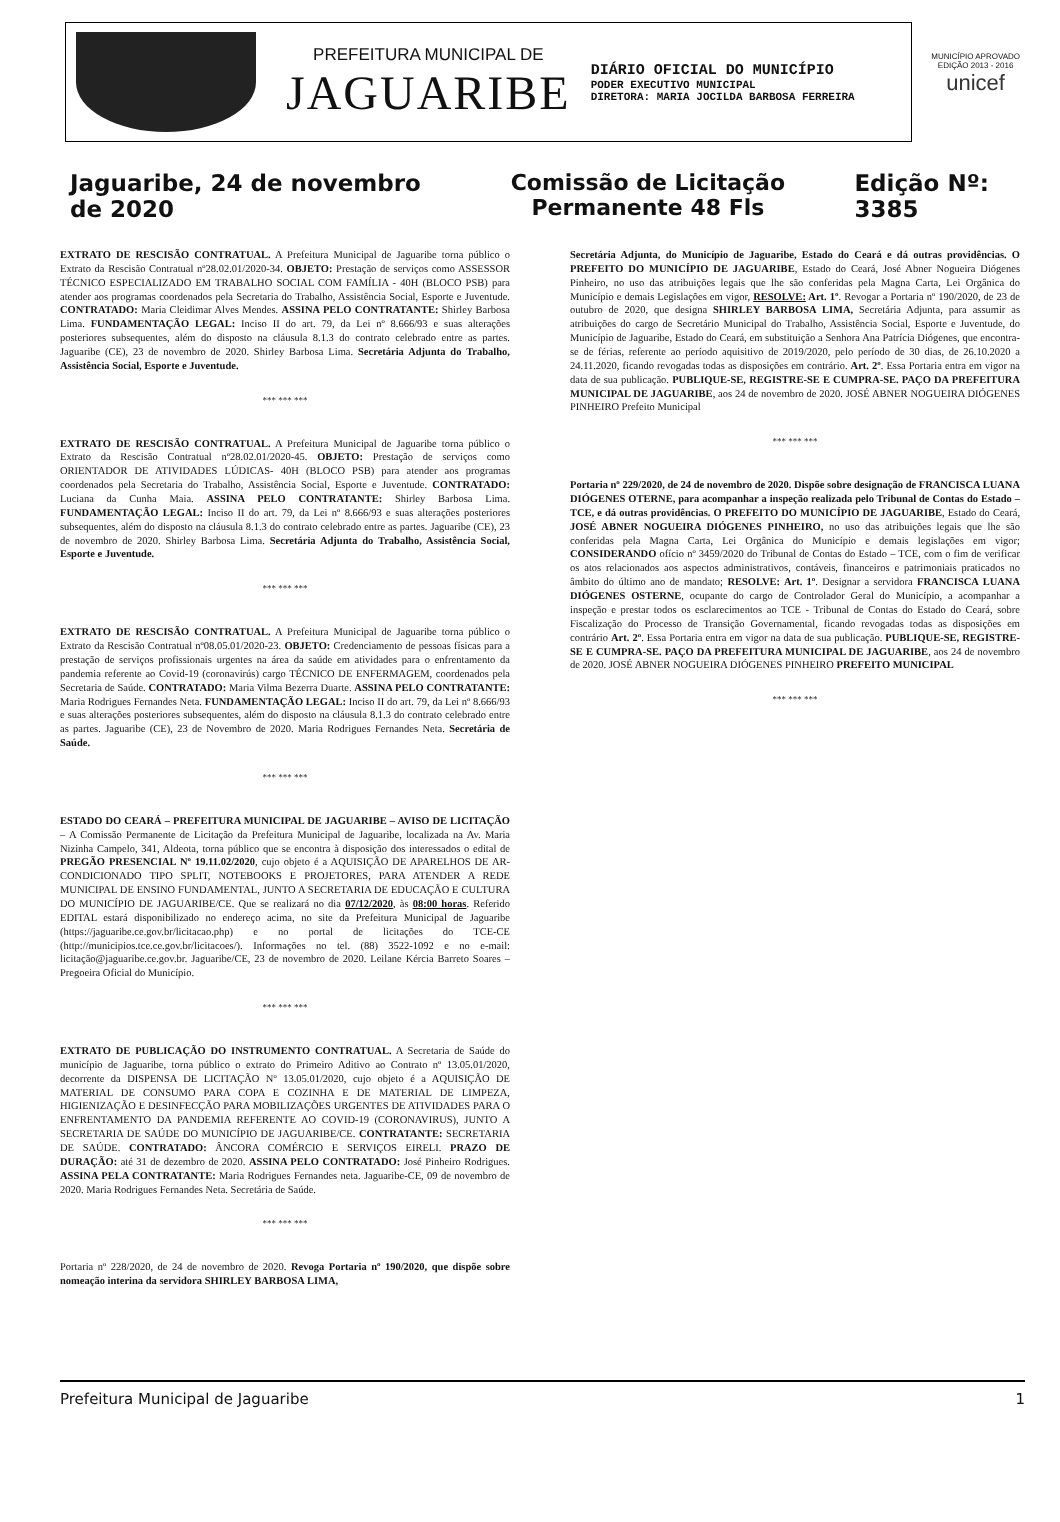PREFEITURA MUNICIPAL DE
JAGUARIBE
DIÁRIO OFICIAL DO MUNICÍPIO
PODER EXECUTIVO MUNICIPAL
DIRETORA: MARIA JOCILDA BARBOSA FERREIRA
MUNICÍPIO APROVADO
EDIÇÃO 2013 - 2016
unicef
Jaguaribe, 24 de novembro de 2020 Comissão de Licitação Permanente 48 Fls Edição Nº: 3385
EXTRATO DE RESCISÃO CONTRATUAL. A Prefeitura Municipal de Jaguaribe torna público o Extrato da Rescisão Contratual nº28.02.01/2020-34. OBJETO: Prestação de serviços como ASSESSOR TÉCNICO ESPECIALIZADO EM TRABALHO SOCIAL COM FAMÍLIA - 40H (BLOCO PSB) para atender aos programas coordenados pela Secretaria do Trabalho, Assistência Social, Esporte e Juventude. CONTRATADO: Maria Cleidimar Alves Mendes. ASSINA PELO CONTRATANTE: Shirley Barbosa Lima. FUNDAMENTAÇÃO LEGAL: Inciso II do art. 79, da Lei nº 8.666/93 e suas alterações posteriores subsequentes, além do disposto na cláusula 8.1.3 do contrato celebrado entre as partes. Jaguaribe (CE), 23 de novembro de 2020. Shirley Barbosa Lima. Secretária Adjunta do Trabalho, Assistência Social, Esporte e Juventude.
*** *** ***
EXTRATO DE RESCISÃO CONTRATUAL. A Prefeitura Municipal de Jaguaribe torna público o Extrato da Rescisão Contratual nº28.02.01/2020-45. OBJETO: Prestação de serviços como ORIENTADOR DE ATIVIDADES LÚDICAS- 40H (BLOCO PSB) para atender aos programas coordenados pela Secretaria do Trabalho, Assistência Social, Esporte e Juventude. CONTRATADO: Luciana da Cunha Maia. ASSINA PELO CONTRATANTE: Shirley Barbosa Lima. FUNDAMENTAÇÃO LEGAL: Inciso II do art. 79, da Lei nº 8.666/93 e suas alterações posteriores subsequentes, além do disposto na cláusula 8.1.3 do contrato celebrado entre as partes. Jaguaribe (CE), 23 de novembro de 2020. Shirley Barbosa Lima. Secretária Adjunta do Trabalho, Assistência Social, Esporte e Juventude.
*** *** ***
EXTRATO DE RESCISÃO CONTRATUAL. A Prefeitura Municipal de Jaguaribe torna público o Extrato da Rescisão Contratual nº08.05.01/2020-23. OBJETO: Credenciamento de pessoas físicas para a prestação de serviços profissionais urgentes na área da saúde em atividades para o enfrentamento da pandemia referente ao Covid-19 (coronavirús) cargo TÉCNICO DE ENFERMAGEM, coordenados pela Secretaria de Saúde. CONTRATADO: Maria Vilma Bezerra Duarte. ASSINA PELO CONTRATANTE: Maria Rodrigues Fernandes Neta. FUNDAMENTAÇÃO LEGAL: Inciso II do art. 79, da Lei nº 8.666/93 e suas alterações posteriores subsequentes, além do disposto na cláusula 8.1.3 do contrato celebrado entre as partes. Jaguaribe (CE), 23 de Novembro de 2020. Maria Rodrigues Fernandes Neta. Secretária de Saúde.
*** *** ***
ESTADO DO CEARÁ – PREFEITURA MUNICIPAL DE JAGUARIBE – AVISO DE LICITAÇÃO – A Comissão Permanente de Licitação da Prefeitura Municipal de Jaguaribe, localizada na Av. Maria Nizinha Campelo, 341, Aldeota, torna público que se encontra à disposição dos interessados o edital de PREGÃO PRESENCIAL Nº 19.11.02/2020, cujo objeto é a AQUISIÇÃO DE APARELHOS DE AR-CONDICIONADO TIPO SPLIT, NOTEBOOKS E PROJETORES, PARA ATENDER A REDE MUNICIPAL DE ENSINO FUNDAMENTAL, JUNTO A SECRETARIA DE EDUCAÇÃO E CULTURA DO MUNICÍPIO DE JAGUARIBE/CE. Que se realizará no dia 07/12/2020, às 08:00 horas. Referido EDITAL estará disponibilizado no endereço acima, no site da Prefeitura Municipal de Jaguaribe (https://jaguaribe.ce.gov.br/licitacao.php) e no portal de licitações do TCE-CE (http://municipios.tce.ce.gov.br/licitacoes/). Informações no tel. (88) 3522-1092 e no e-mail: licitação@jaguaribe.ce.gov.br. Jaguaribe/CE, 23 de novembro de 2020. Leilane Kércia Barreto Soares – Pregoeira Oficial do Município.
*** *** ***
EXTRATO DE PUBLICAÇÃO DO INSTRUMENTO CONTRATUAL. A Secretaria de Saúde do município de Jaguaribe, torna público o extrato do Primeiro Aditivo ao Contrato nº 13.05.01/2020, decorrente da DISPENSA DE LICITAÇÃO Nº 13.05.01/2020, cujo objeto é a AQUISIÇÃO DE MATERIAL DE CONSUMO PARA COPA E COZINHA E DE MATERIAL DE LIMPEZA, HIGIENIZAÇÃO E DESINFECÇÃO PARA MOBILIZAÇÕES URGENTES DE ATIVIDADES PARA O ENFRENTAMENTO DA PANDEMIA REFERENTE AO COVID-19 (CORONAVIRUS), JUNTO A SECRETARIA DE SAÚDE DO MUNICÍPIO DE JAGUARIBE/CE. CONTRATANTE: SECRETARIA DE SAÚDE. CONTRATADO: ÂNCORA COMÉRCIO E SERVIÇOS EIRELI. PRAZO DE DURAÇÃO: até 31 de dezembro de 2020. ASSINA PELO CONTRATADO: José Pinheiro Rodrigues. ASSINA PELA CONTRATANTE: Maria Rodrigues Fernandes neta. Jaguaribe-CE, 09 de novembro de 2020. Maria Rodrigues Fernandes Neta. Secretária de Saúde.
*** *** ***
Portaria nº 228/2020, de 24 de novembro de 2020. Revoga Portaria nº 190/2020, que dispõe sobre nomeação interina da servidora SHIRLEY BARBOSA LIMA,
Secretária Adjunta, do Município de Jaguaribe, Estado do Ceará e dá outras providências. O PREFEITO DO MUNICÍPIO DE JAGUARIBE, Estado do Ceará, José Abner Nogueira Diógenes Pinheiro, no uso das atribuições legais que lhe são conferidas pela Magna Carta, Lei Orgânica do Município e demais Legislações em vigor, RESOLVE: Art. 1º. Revogar a Portaria nº 190/2020, de 23 de outubro de 2020, que designa SHIRLEY BARBOSA LIMA, Secretária Adjunta, para assumir as atribuições do cargo de Secretário Municipal do Trabalho, Assistência Social, Esporte e Juventude, do Município de Jaguaribe, Estado do Ceará, em substituição a Senhora Ana Patrícia Diógenes, que encontra-se de férias, referente ao período aquisitivo de 2019/2020, pelo período de 30 dias, de 26.10.2020 a 24.11.2020, ficando revogadas todas as disposições em contrário. Art. 2º. Essa Portaria entra em vigor na data de sua publicação. PUBLIQUE-SE, REGISTRE-SE E CUMPRA-SE. PAÇO DA PREFEITURA MUNICIPAL DE JAGUARIBE, aos 24 de novembro de 2020. JOSÉ ABNER NOGUEIRA DIÓGENES PINHEIRO Prefeito Municipal
*** *** ***
Portaria nº 229/2020, de 24 de novembro de 2020. Dispõe sobre designação de FRANCISCA LUANA DIÓGENES OTERNE, para acompanhar a inspeção realizada pelo Tribunal de Contas do Estado – TCE, e dá outras providências. O PREFEITO DO MUNICÍPIO DE JAGUARIBE, Estado do Ceará, JOSÉ ABNER NOGUEIRA DIÓGENES PINHEIRO, no uso das atribuições legais que lhe são conferidas pela Magna Carta, Lei Orgânica do Município e demais legislações em vigor; CONSIDERANDO ofício nº 3459/2020 do Tribunal de Contas do Estado – TCE, com o fim de verificar os atos relacionados aos aspectos administrativos, contáveis, financeiros e patrimoniais praticados no âmbito do último ano de mandato; RESOLVE: Art. 1º. Designar a servidora FRANCISCA LUANA DIÓGENES OSTERNE, ocupante do cargo de Controlador Geral do Município, a acompanhar a inspeção e prestar todos os esclarecimentos ao TCE - Tribunal de Contas do Estado do Ceará, sobre Fiscalização do Processo de Transição Governamental, ficando revogadas todas as disposições em contrário Art. 2º. Essa Portaria entra em vigor na data de sua publicação. PUBLIQUE-SE, REGISTRE-SE E CUMPRA-SE. PAÇO DA PREFEITURA MUNICIPAL DE JAGUARIBE, aos 24 de novembro de 2020. JOSÉ ABNER NOGUEIRA DIÓGENES PINHEIRO PREFEITO MUNICIPAL
*** *** ***
Prefeitura Municipal de Jaguaribe 1